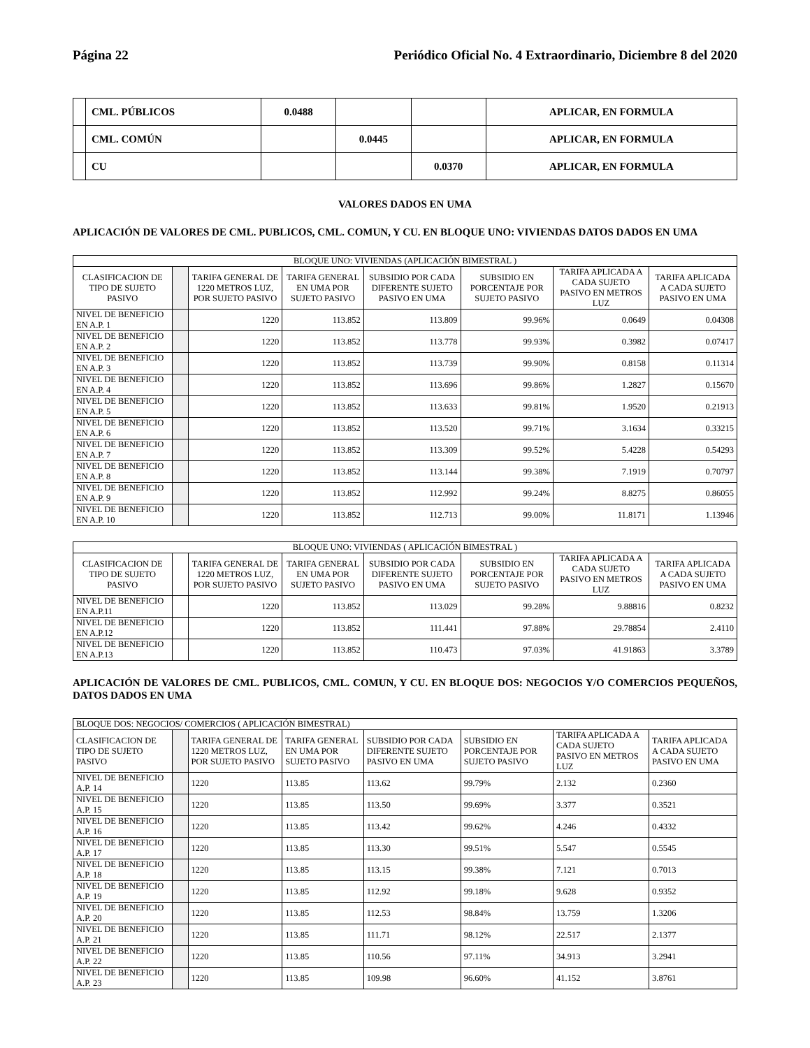Página 22 Periódico Oficial No. 4 Extraordinario, Diciembre 8 del 2020
| | CML. PÚBLICOS | 0.0488 | | | APLICAR, EN FORMULA |
| | CML. COMÚN | | 0.0445 | | APLICAR, EN FORMULA |
| | CU | | | 0.0370 | APLICAR, EN FORMULA |
VALORES DADOS EN UMA
APLICACIÓN DE VALORES DE CML. PUBLICOS, CML. COMUN, Y CU. EN BLOQUE UNO: VIVIENDAS DATOS DADOS EN UMA
| BLOQUE UNO: VIVIENDAS (APLICACIÓN BIMESTRAL ) | | | | | | | |
| --- | --- | --- | --- | --- | --- | --- | --- |
| CLASIFICACION DE TIPO DE SUJETO PASIVO | | TARIFA GENERAL DE 1220 METROS LUZ, POR SUJETO PASIVO | TARIFA GENERAL EN UMA POR SUJETO PASIVO | SUBSIDIO POR CADA DIFERENTE SUJETO PASIVO EN UMA | SUBSIDIO EN PORCENTAJE POR SUJETO PASIVO | TARIFA APLICADA A CADA SUJETO PASIVO EN METROS LUZ | TARIFA APLICADA A CADA SUJETO PASIVO EN UMA |
| NIVEL DE BENEFICIO EN A.P. 1 | | 1220 | 113.852 | 113.809 | 99.96% | 0.0649 | 0.04308 |
| NIVEL DE BENEFICIO EN A.P. 2 | | 1220 | 113.852 | 113.778 | 99.93% | 0.3982 | 0.07417 |
| NIVEL DE BENEFICIO EN A.P. 3 | | 1220 | 113.852 | 113.739 | 99.90% | 0.8158 | 0.11314 |
| NIVEL DE BENEFICIO EN A.P. 4 | | 1220 | 113.852 | 113.696 | 99.86% | 1.2827 | 0.15670 |
| NIVEL DE BENEFICIO EN A.P. 5 | | 1220 | 113.852 | 113.633 | 99.81% | 1.9520 | 0.21913 |
| NIVEL DE BENEFICIO EN A.P. 6 | | 1220 | 113.852 | 113.520 | 99.71% | 3.1634 | 0.33215 |
| NIVEL DE BENEFICIO EN A.P. 7 | | 1220 | 113.852 | 113.309 | 99.52% | 5.4228 | 0.54293 |
| NIVEL DE BENEFICIO EN A.P. 8 | | 1220 | 113.852 | 113.144 | 99.38% | 7.1919 | 0.70797 |
| NIVEL DE BENEFICIO EN A.P. 9 | | 1220 | 113.852 | 112.992 | 99.24% | 8.8275 | 0.86055 |
| NIVEL DE BENEFICIO EN A.P. 10 | | 1220 | 113.852 | 112.713 | 99.00% | 11.8171 | 1.13946 |
| BLOQUE UNO: VIVIENDAS ( APLICACIÓN BIMESTRAL ) | | | | | | | |
| --- | --- | --- | --- | --- | --- | --- | --- |
| CLASIFICACION DE TIPO DE SUJETO PASIVO | | TARIFA GENERAL DE 1220 METROS LUZ, POR SUJETO PASIVO | TARIFA GENERAL EN UMA POR SUJETO PASIVO | SUBSIDIO POR CADA DIFERENTE SUJETO PASIVO EN UMA | SUBSIDIO EN PORCENTAJE POR SUJETO PASIVO | TARIFA APLICADA A CADA SUJETO PASIVO EN METROS LUZ | TARIFA APLICADA A CADA SUJETO PASIVO EN UMA |
| NIVEL DE BENEFICIO EN A.P.11 | | 1220 | 113.852 | 113.029 | 99.28% | 9.88816 | 0.8232 |
| NIVEL DE BENEFICIO EN A.P.12 | | 1220 | 113.852 | 111.441 | 97.88% | 29.78854 | 2.4110 |
| NIVEL DE BENEFICIO EN A.P.13 | | 1220 | 113.852 | 110.473 | 97.03% | 41.91863 | 3.3789 |
APLICACIÓN DE VALORES DE CML. PUBLICOS, CML. COMUN, Y CU. EN BLOQUE DOS: NEGOCIOS Y/O COMERCIOS PEQUEÑOS, DATOS DADOS EN UMA
| BLOQUE DOS: NEGOCIOS/ COMERCIOS ( APLICACIÓN BIMESTRAL) | | | | | | | |
| --- | --- | --- | --- | --- | --- | --- | --- |
| CLASIFICACION DE TIPO DE SUJETO PASIVO | | TARIFA GENERAL DE 1220 METROS LUZ, POR SUJETO PASIVO | TARIFA GENERAL EN UMA POR SUJETO PASIVO | SUBSIDIO POR CADA DIFERENTE SUJETO PASIVO EN UMA | SUBSIDIO EN PORCENTAJE POR SUJETO PASIVO | TARIFA APLICADA A CADA SUJETO PASIVO EN METROS LUZ | TARIFA APLICADA A CADA SUJETO PASIVO EN UMA |
| NIVEL DE BENEFICIO A.P. 14 | | 1220 | 113.85 | 113.62 | 99.79% | 2.132 | 0.2360 |
| NIVEL DE BENEFICIO A.P. 15 | | 1220 | 113.85 | 113.50 | 99.69% | 3.377 | 0.3521 |
| NIVEL DE BENEFICIO A.P. 16 | | 1220 | 113.85 | 113.42 | 99.62% | 4.246 | 0.4332 |
| NIVEL DE BENEFICIO A.P. 17 | | 1220 | 113.85 | 113.30 | 99.51% | 5.547 | 0.5545 |
| NIVEL DE BENEFICIO A.P. 18 | | 1220 | 113.85 | 113.15 | 99.38% | 7.121 | 0.7013 |
| NIVEL DE BENEFICIO A.P. 19 | | 1220 | 113.85 | 112.92 | 99.18% | 9.628 | 0.9352 |
| NIVEL DE BENEFICIO A.P. 20 | | 1220 | 113.85 | 112.53 | 98.84% | 13.759 | 1.3206 |
| NIVEL DE BENEFICIO A.P. 21 | | 1220 | 113.85 | 111.71 | 98.12% | 22.517 | 2.1377 |
| NIVEL DE BENEFICIO A.P. 22 | | 1220 | 113.85 | 110.56 | 97.11% | 34.913 | 3.2941 |
| NIVEL DE BENEFICIO A.P. 23 | | 1220 | 113.85 | 109.98 | 96.60% | 41.152 | 3.8761 |